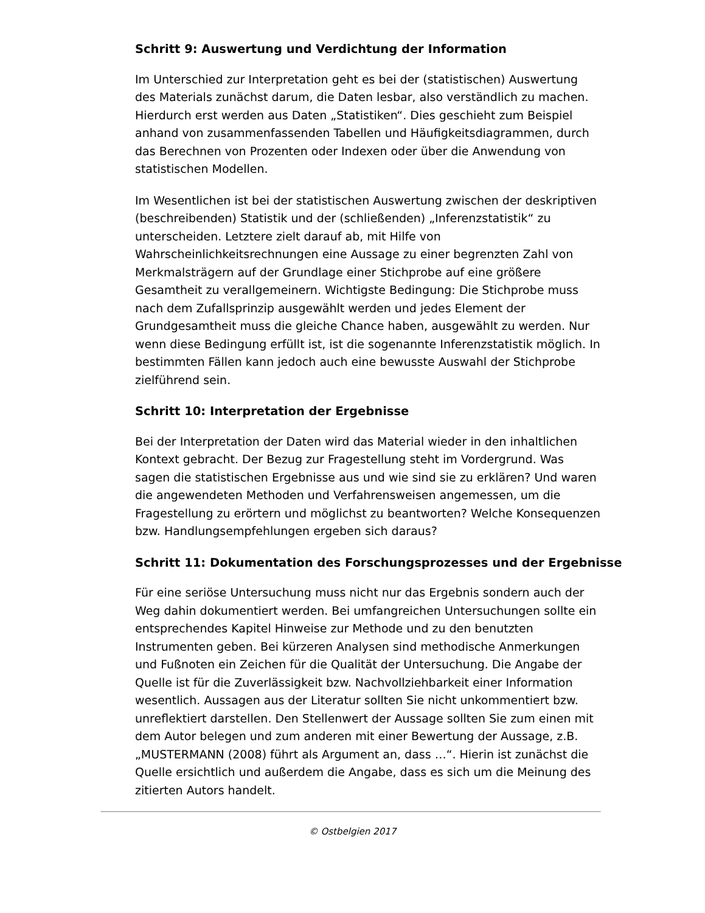Schritt 9: Auswertung und Verdichtung der Information
Im Unterschied zur Interpretation geht es bei der (statistischen) Auswertung des Materials zunächst darum, die Daten lesbar, also verständlich zu machen. Hierdurch erst werden aus Daten „Statistiken“. Dies geschieht zum Beispiel anhand von zusammenfassenden Tabellen und Häufigkeitsdiagrammen, durch das Berechnen von Prozenten oder Indexen oder über die Anwendung von statistischen Modellen.
Im Wesentlichen ist bei der statistischen Auswertung zwischen der deskriptiven (beschreibenden) Statistik und der (schließenden) „Inferenzstatistik“ zu unterscheiden. Letztere zielt darauf ab, mit Hilfe von Wahrscheinlichkeitsrechnungen eine Aussage zu einer begrenzten Zahl von Merkmalsträgern auf der Grundlage einer Stichprobe auf eine größere Gesamtheit zu verallgemeinern. Wichtigste Bedingung: Die Stichprobe muss nach dem Zufallsprinzip ausgewählt werden und jedes Element der Grundgesamtheit muss die gleiche Chance haben, ausgewählt zu werden. Nur wenn diese Bedingung erfüllt ist, ist die sogenannte Inferenzstatistik möglich. In bestimmten Fällen kann jedoch auch eine bewusste Auswahl der Stichprobe zielführend sein.
Schritt 10: Interpretation der Ergebnisse
Bei der Interpretation der Daten wird das Material wieder in den inhaltlichen Kontext gebracht. Der Bezug zur Fragestellung steht im Vordergrund. Was sagen die statistischen Ergebnisse aus und wie sind sie zu erklären? Und waren die angewendeten Methoden und Verfahrensweisen angemessen, um die Fragestellung zu erörtern und möglichst zu beantworten? Welche Konsequenzen bzw. Handlungsempfehlungen ergeben sich daraus?
Schritt 11: Dokumentation des Forschungsprozesses und der Ergebnisse
Für eine seriöse Untersuchung muss nicht nur das Ergebnis sondern auch der Weg dahin dokumentiert werden. Bei umfangreichen Untersuchungen sollte ein entsprechendes Kapitel Hinweise zur Methode und zu den benutzten Instrumenten geben. Bei kürzeren Analysen sind methodische Anmerkungen und Fußnoten ein Zeichen für die Qualität der Untersuchung. Die Angabe der Quelle ist für die Zuverlässigkeit bzw. Nachvollziehbarkeit einer Information wesentlich. Aussagen aus der Literatur sollten Sie nicht unkommentiert bzw. unreflektiert darstellen. Den Stellenwert der Aussage sollten Sie zum einen mit dem Autor belegen und zum anderen mit einer Bewertung der Aussage, z.B. „MUSTERMANN (2008) führt als Argument an, dass …“. Hierin ist zunächst die Quelle ersichtlich und außerdem die Angabe, dass es sich um die Meinung des zitierten Autors handelt.
© Ostbelgien 2017